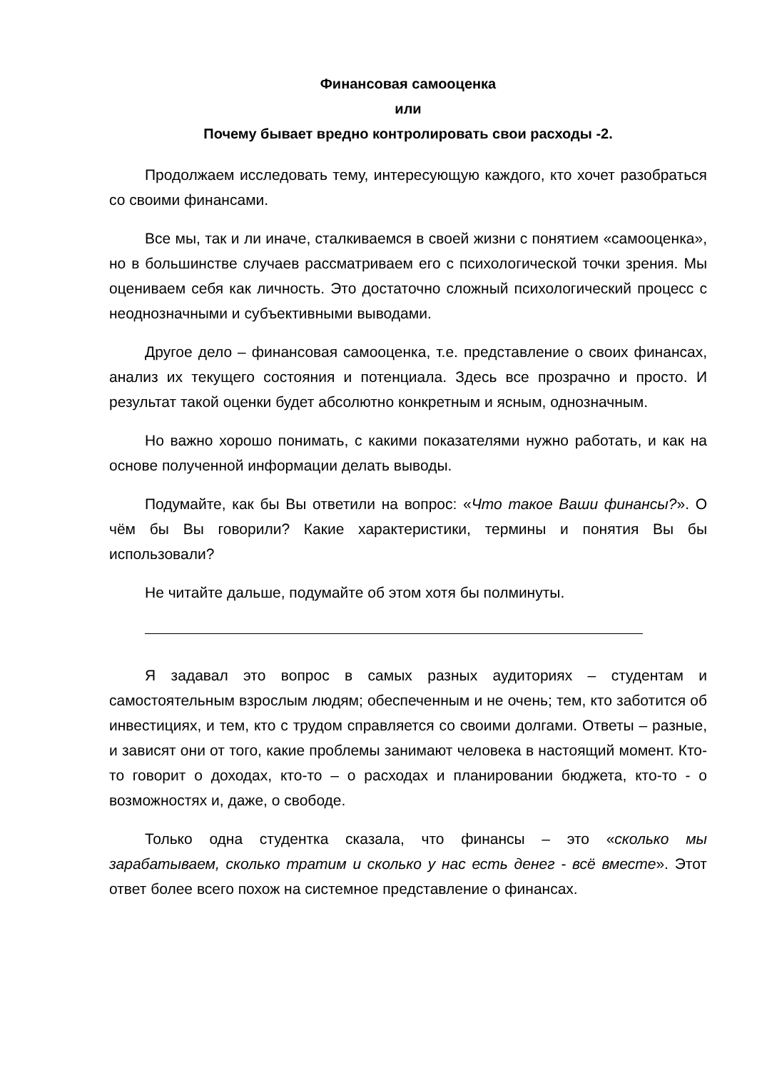Финансовая самооценка
или
Почему бывает вредно контролировать свои расходы -2.
Продолжаем исследовать тему, интересующую каждого, кто хочет разобраться со своими финансами.
Все мы, так и ли иначе, сталкиваемся в своей жизни с понятием «самооценка», но в большинстве случаев рассматриваем его с психологической точки зрения. Мы оцениваем себя как личность. Это достаточно сложный психологический процесс с неоднозначными и субъективными выводами.
Другое дело – финансовая самооценка, т.е. представление о своих финансах, анализ их текущего состояния и потенциала. Здесь все прозрачно и просто. И результат такой оценки будет абсолютно конкретным и ясным, однозначным.
Но важно хорошо понимать, с какими показателями нужно работать, и как на основе полученной информации делать выводы.
Подумайте, как бы Вы ответили на вопрос: «Что такое Ваши финансы?». О чём бы Вы говорили? Какие характеристики, термины и понятия Вы бы использовали?
Не читайте дальше, подумайте об этом хотя бы полминуты.
Я задавал это вопрос в самых разных аудиториях – студентам и самостоятельным взрослым людям; обеспеченным и не очень; тем, кто заботится об инвестициях, и тем, кто с трудом справляется со своими долгами. Ответы – разные, и зависят они от того, какие проблемы занимают человека в настоящий момент. Кто-то говорит о доходах, кто-то – о расходах и планировании бюджета, кто-то - о возможностях и, даже, о свободе.
Только одна студентка сказала, что финансы – это «сколько мы зарабатываем, сколько тратим и сколько у нас есть денег - всё вместе». Этот ответ более всего похож на системное представление о финансах.